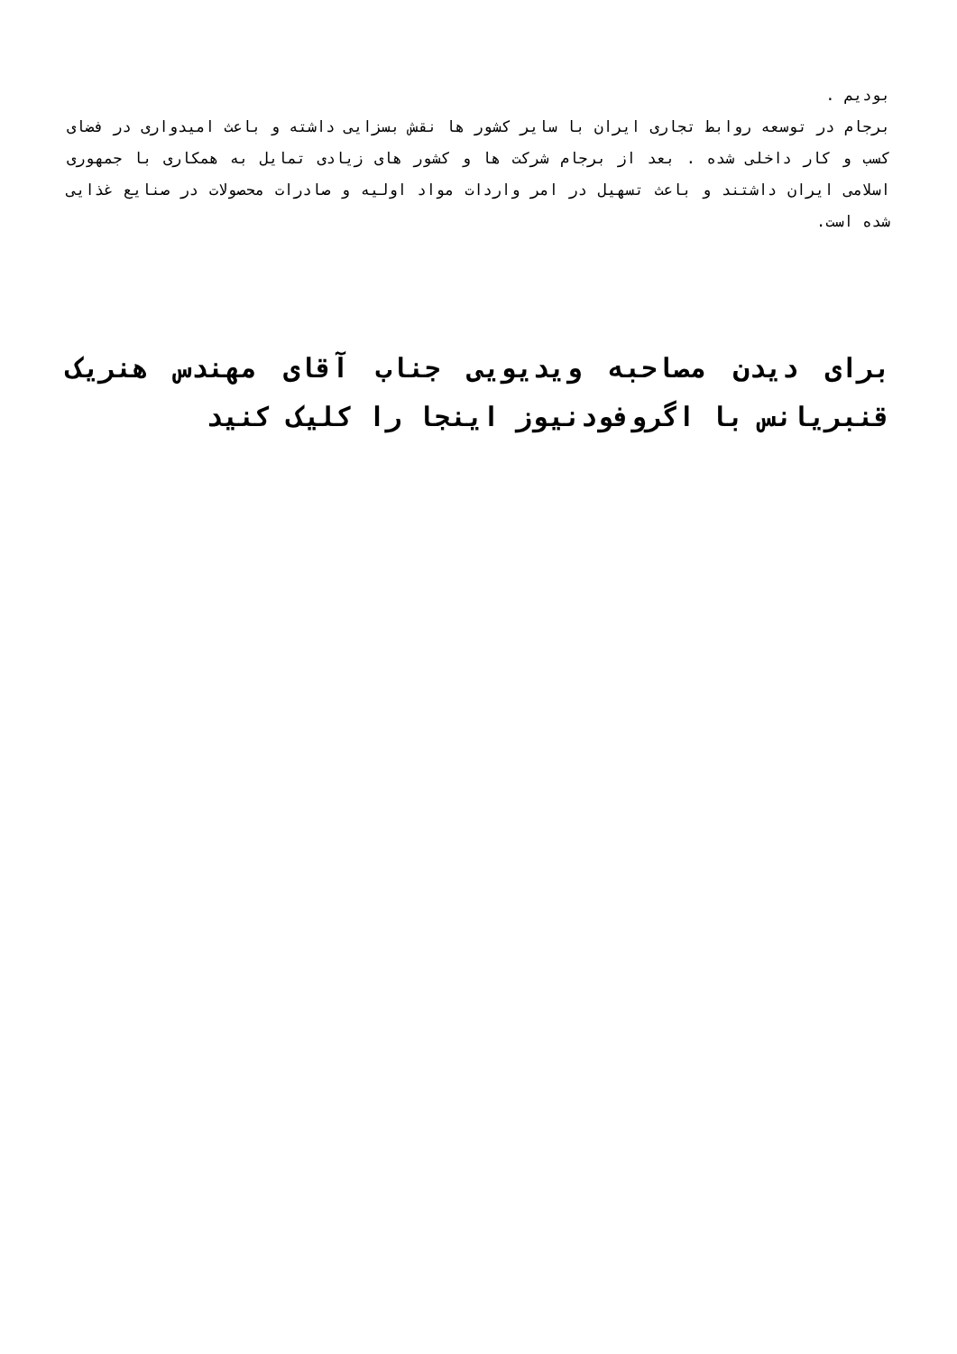بودیم .
برجام در توسعه روابط تجاری ایران با سایر کشور ها نقش بسزایی داشته و باعث امیدواری در فضای کسب و کار داخلی شده . بعد از برجام شرکت ها و کشور های زیادی تمایل به همکاری با جمهوری اسلامی ایران داشتند و باعث تسهیل در امر واردات مواد اولیه و صادرات محصولات در صنایع غذایی شده است.
برای دیدن مصاحبه ویدیویی جناب آقای مهندس هنریک قنبریانس با اگروفودنیوز اینجا را کلیک کنید